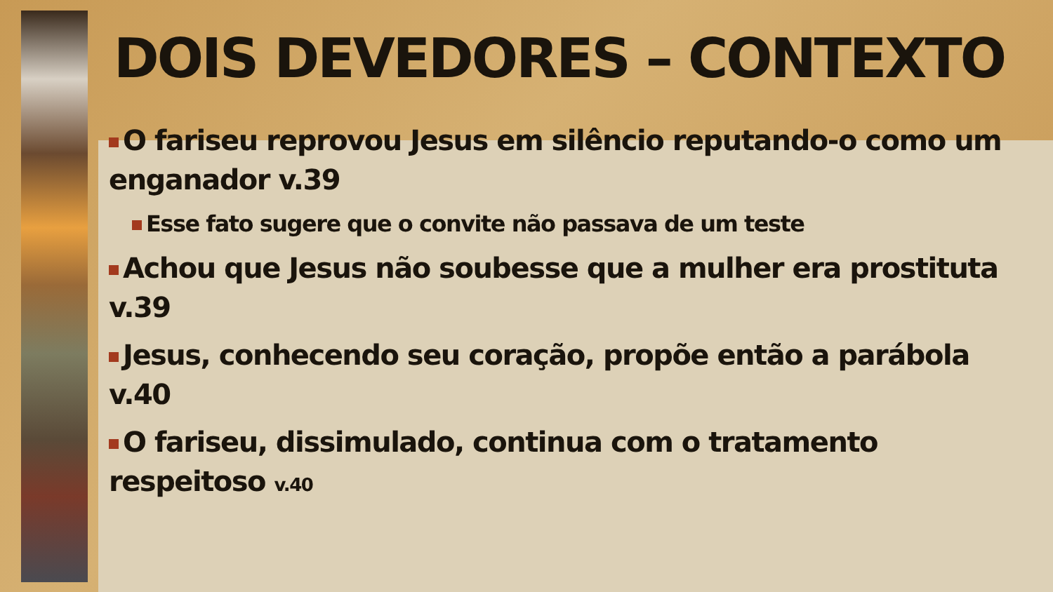DOIS DEVEDORES – CONTEXTO
O fariseu reprovou Jesus em silêncio reputando-o como um enganador v.39
Esse fato sugere que o convite não passava de um teste
Achou que Jesus não soubesse que a mulher era prostituta v.39
Jesus, conhecendo seu coração, propõe então a parábola v.40
O fariseu, dissimulado, continua com o tratamento respeitoso v.40